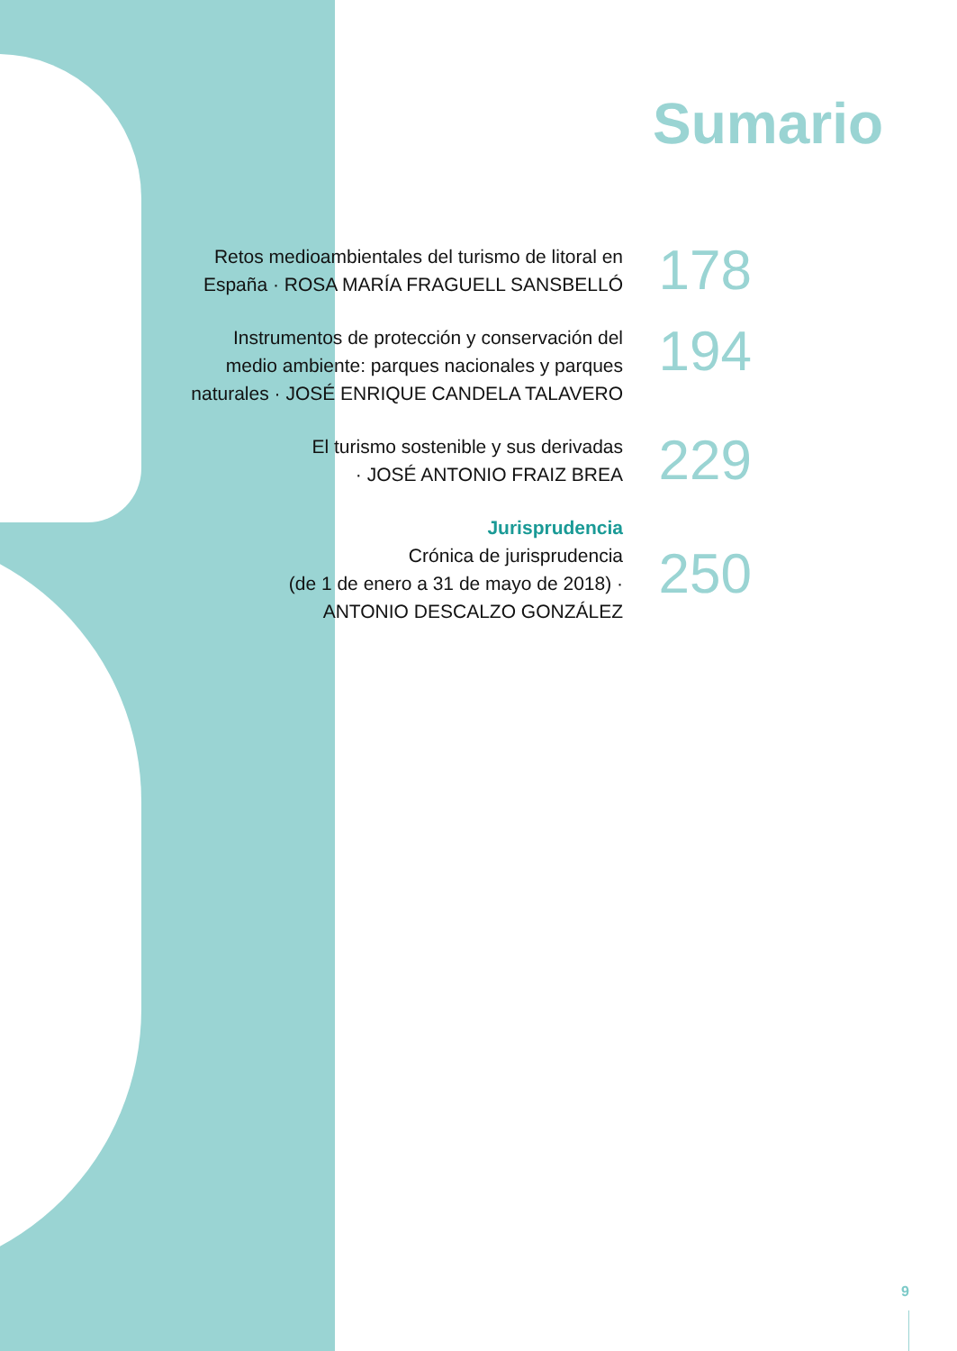Sumario
Retos medioambientales del turismo de litoral en
España · ROSA MARÍA FRAGUELL SANSBELLÓ
178
Instrumentos de protección y conservación del
medio ambiente: parques nacionales y parques
naturales · JOSÉ ENRIQUE CANDELA TALAVERO
194
El turismo sostenible y sus derivadas
· JOSÉ ANTONIO FRAIZ BREA
229
Jurisprudencia
Crónica de jurisprudencia
(de 1 de enero a 31 de mayo de 2018) ·
ANTONIO DESCALZO GONZÁLEZ
250
9